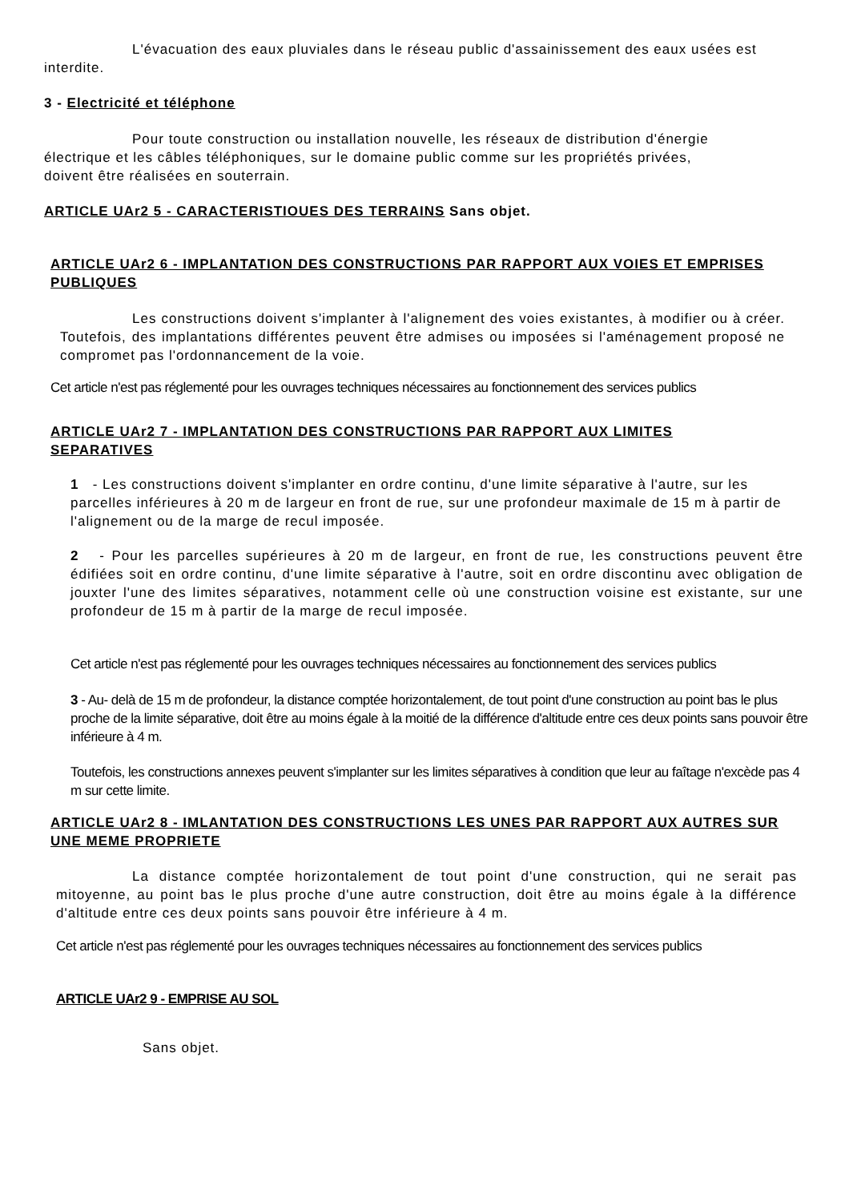L'évacuation des eaux pluviales dans le réseau public d'assainissement des eaux usées est interdite.
3 - Electricité et téléphone
Pour toute construction ou installation nouvelle, les réseaux de distribution d'énergie électrique et les câbles téléphoniques, sur le domaine public comme sur les propriétés privées, doivent être réalisées en souterrain.
ARTICLE UAr2 5 - CARACTERISTIOUES DES TERRAINS Sans objet.
ARTICLE UAr2 6 - IMPLANTATION DES CONSTRUCTIONS PAR RAPPORT AUX VOIES ET EMPRISES PUBLIQUES
Les constructions doivent s'implanter à l'alignement des voies existantes, à modifier ou à créer. Toutefois, des implantations différentes peuvent être admises ou imposées si l'aménagement proposé ne compromet pas l'ordonnancement de la voie.
Cet article n'est pas réglementé pour les ouvrages techniques nécessaires au fonctionnement des services publics
ARTICLE UAr2 7 - IMPLANTATION DES CONSTRUCTIONS PAR RAPPORT AUX LIMITES SEPARATIVES
1 - Les constructions doivent s'implanter en ordre continu, d'une limite séparative à l'autre, sur les parcelles inférieures à 20 m de largeur en front de rue, sur une profondeur maximale de 15 m à partir de l'alignement ou de la marge de recul imposée.
2 - Pour les parcelles supérieures à 20 m de largeur, en front de rue, les constructions peuvent être édifiées soit en ordre continu, d'une limite séparative à l'autre, soit en ordre discontinu avec obligation de jouxter l'une des limites séparatives, notamment celle où une construction voisine est existante, sur une profondeur de 15 m à partir de la marge de recul imposée.
Cet article n'est pas réglementé pour les ouvrages techniques nécessaires au fonctionnement des services publics
3 - Au- delà de 15 m de profondeur, la distance comptée horizontalement, de tout point d'une construction au point bas le plus proche de la limite séparative, doit être au moins égale à la moitié de la différence d'altitude entre ces deux points sans pouvoir être inférieure à 4 m.
Toutefois, les constructions annexes peuvent s'implanter sur les limites séparatives à condition que leur au faîtage n'excède pas 4 m sur cette limite.
ARTICLE UAr2 8 - IMLANTATION DES CONSTRUCTIONS LES UNES PAR RAPPORT AUX AUTRES SUR UNE MEME PROPRIETE
La distance comptée horizontalement de tout point d'une construction, qui ne serait pas mitoyenne, au point bas le plus proche d'une autre construction, doit être au moins égale à la différence d'altitude entre ces deux points sans pouvoir être inférieure à 4 m.
Cet article n'est pas réglementé pour les ouvrages techniques nécessaires au fonctionnement des services publics
ARTICLE UAr2 9 - EMPRISE AU SOL
Sans objet.